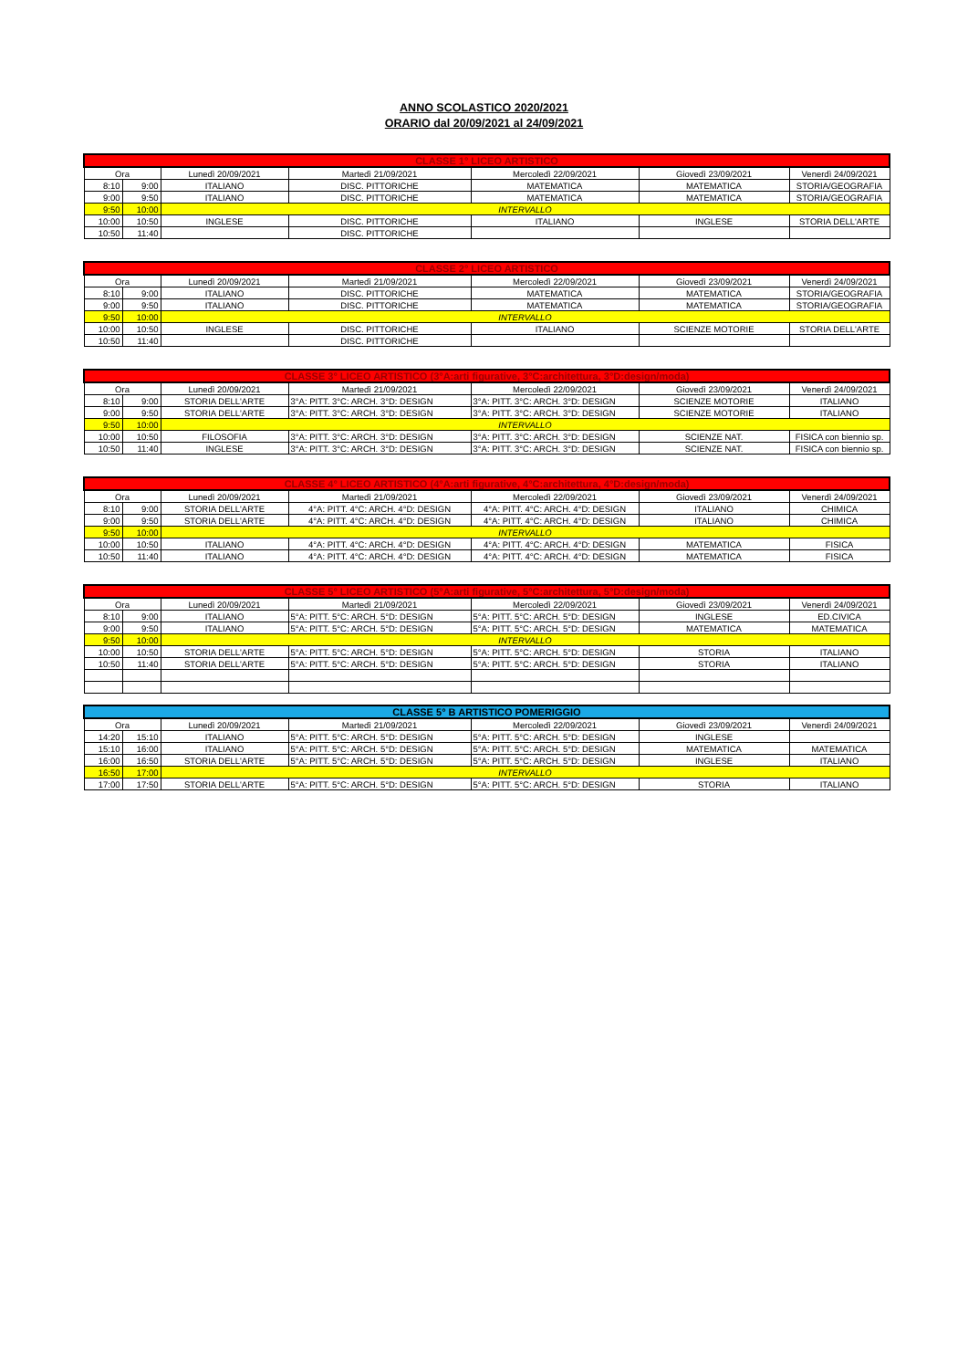ANNO SCOLASTICO 2020/2021
ORARIO dal 20/09/2021 al 24/09/2021
| CLASSE 1° LICEO ARTISTICO | | | | | | |
| --- | --- | --- | --- | --- | --- | --- |
| Ora | | Lunedì 20/09/2021 | Martedì 21/09/2021 | Mercoledì 22/09/2021 | Giovedì 23/09/2021 | Venerdì 24/09/2021 |
| 8:10 | 9:00 | ITALIANO | DISC. PITTORICHE | MATEMATICA | MATEMATICA | STORIA/GEOGRAFIA |
| 9:00 | 9:50 | ITALIANO | DISC. PITTORICHE | MATEMATICA | MATEMATICA | STORIA/GEOGRAFIA |
| 9:50 | 10:00 | INTERVALLO | | | | |
| 10:00 | 10:50 | INGLESE | DISC. PITTORICHE | ITALIANO | INGLESE | STORIA DELL'ARTE |
| 10:50 | 11:40 | | DISC. PITTORICHE | | | |
| CLASSE 2° LICEO ARTISTICO | | | | | | |
| --- | --- | --- | --- | --- | --- | --- |
| Ora | | Lunedì 20/09/2021 | Martedì 21/09/2021 | Mercoledì 22/09/2021 | Giovedì 23/09/2021 | Venerdì 24/09/2021 |
| 8:10 | 9:00 | ITALIANO | DISC. PITTORICHE | MATEMATICA | MATEMATICA | STORIA/GEOGRAFIA |
| 9:00 | 9:50 | ITALIANO | DISC. PITTORICHE | MATEMATICA | MATEMATICA | STORIA/GEOGRAFIA |
| 9:50 | 10:00 | INTERVALLO | | | | |
| 10:00 | 10:50 | INGLESE | DISC. PITTORICHE | ITALIANO | SCIENZE MOTORIE | STORIA DELL'ARTE |
| 10:50 | 11:40 | | DISC. PITTORICHE | | | |
| CLASSE 3° LICEO ARTISTICO (3°A:arti figurative, 3°C:architettura, 3°D:design/moda) | | | | | | |
| --- | --- | --- | --- | --- | --- | --- |
| Ora | | Lunedì 20/09/2021 | Martedì 21/09/2021 | Mercoledì 22/09/2021 | Giovedì 23/09/2021 | Venerdì 24/09/2021 |
| 8:10 | 9:00 | STORIA DELL'ARTE | 3°A: PITT. 3°C: ARCH. 3°D: DESIGN | 3°A: PITT. 3°C: ARCH. 3°D: DESIGN | SCIENZE MOTORIE | ITALIANO |
| 9:00 | 9:50 | STORIA DELL'ARTE | 3°A: PITT. 3°C: ARCH. 3°D: DESIGN | 3°A: PITT. 3°C: ARCH. 3°D: DESIGN | SCIENZE MOTORIE | ITALIANO |
| 9:50 | 10:00 | INTERVALLO | | | | |
| 10:00 | 10:50 | FILOSOFIA | 3°A: PITT. 3°C: ARCH. 3°D: DESIGN | 3°A: PITT. 3°C: ARCH. 3°D: DESIGN | SCIENZE NAT. | FISICA con biennio sp. |
| 10:50 | 11:40 | INGLESE | 3°A: PITT. 3°C: ARCH. 3°D: DESIGN | 3°A: PITT. 3°C: ARCH. 3°D: DESIGN | SCIENZE NAT. | FISICA con biennio sp. |
| CLASSE 4° LICEO ARTISTICO (4°A:arti figurative, 4°C:architettura, 4°D:design/moda) | | | | | | |
| --- | --- | --- | --- | --- | --- | --- |
| Ora | | Lunedì 20/09/2021 | Martedì 21/09/2021 | Mercoledì 22/09/2021 | Giovedì 23/09/2021 | Venerdì 24/09/2021 |
| 8:10 | 9:00 | STORIA DELL'ARTE | 4°A: PITT. 4°C: ARCH. 4°D: DESIGN | 4°A: PITT. 4°C: ARCH. 4°D: DESIGN | ITALIANO | CHIMICA |
| 9:00 | 9:50 | STORIA DELL'ARTE | 4°A: PITT. 4°C: ARCH. 4°D: DESIGN | 4°A: PITT. 4°C: ARCH. 4°D: DESIGN | ITALIANO | CHIMICA |
| 9:50 | 10:00 | INTERVALLO | | | | |
| 10:00 | 10:50 | ITALIANO | 4°A: PITT. 4°C: ARCH. 4°D: DESIGN | 4°A: PITT. 4°C: ARCH. 4°D: DESIGN | MATEMATICA | FISICA |
| 10:50 | 11:40 | ITALIANO | 4°A: PITT. 4°C: ARCH. 4°D: DESIGN | 4°A: PITT. 4°C: ARCH. 4°D: DESIGN | MATEMATICA | FISICA |
| CLASSE 5° LICEO ARTISTICO (5°A:arti figurative, 5°C:architettura, 5°D:design/moda) | | | | | | |
| --- | --- | --- | --- | --- | --- | --- |
| Ora | | Lunedì 20/09/2021 | Martedì 21/09/2021 | Mercoledì 22/09/2021 | Giovedì 23/09/2021 | Venerdì 24/09/2021 |
| 8:10 | 9:00 | ITALIANO | 5°A: PITT. 5°C: ARCH. 5°D: DESIGN | 5°A: PITT. 5°C: ARCH. 5°D: DESIGN | INGLESE | ED.CIVICA |
| 9:00 | 9:50 | ITALIANO | 5°A: PITT. 5°C: ARCH. 5°D: DESIGN | 5°A: PITT. 5°C: ARCH. 5°D: DESIGN | MATEMATICA | MATEMATICA |
| 9:50 | 10:00 | INTERVALLO | | | | |
| 10:00 | 10:50 | STORIA DELL'ARTE | 5°A: PITT. 5°C: ARCH. 5°D: DESIGN | 5°A: PITT. 5°C: ARCH. 5°D: DESIGN | STORIA | ITALIANO |
| 10:50 | 11:40 | STORIA DELL'ARTE | 5°A: PITT. 5°C: ARCH. 5°D: DESIGN | 5°A: PITT. 5°C: ARCH. 5°D: DESIGN | STORIA | ITALIANO |
| CLASSE 5° B ARTISTICO POMERIGGIO | | | | | | |
| --- | --- | --- | --- | --- | --- | --- |
| Ora | | Lunedì 20/09/2021 | Martedì 21/09/2021 | Mercoledì 22/09/2021 | Giovedì 23/09/2021 | Venerdì 24/09/2021 |
| 14:20 | 15:10 | ITALIANO | 5°A: PITT. 5°C: ARCH. 5°D: DESIGN | 5°A: PITT. 5°C: ARCH. 5°D: DESIGN | INGLESE | |
| 15:10 | 16:00 | ITALIANO | 5°A: PITT. 5°C: ARCH. 5°D: DESIGN | 5°A: PITT. 5°C: ARCH. 5°D: DESIGN | MATEMATICA | MATEMATICA |
| 16:00 | 16:50 | STORIA DELL'ARTE | 5°A: PITT. 5°C: ARCH. 5°D: DESIGN | 5°A: PITT. 5°C: ARCH. 5°D: DESIGN | INGLESE | ITALIANO |
| 16:50 | 17:00 | INTERVALLO | | | | |
| 17:00 | 17:50 | STORIA DELL'ARTE | 5°A: PITT. 5°C: ARCH. 5°D: DESIGN | 5°A: PITT. 5°C: ARCH. 5°D: DESIGN | STORIA | ITALIANO |